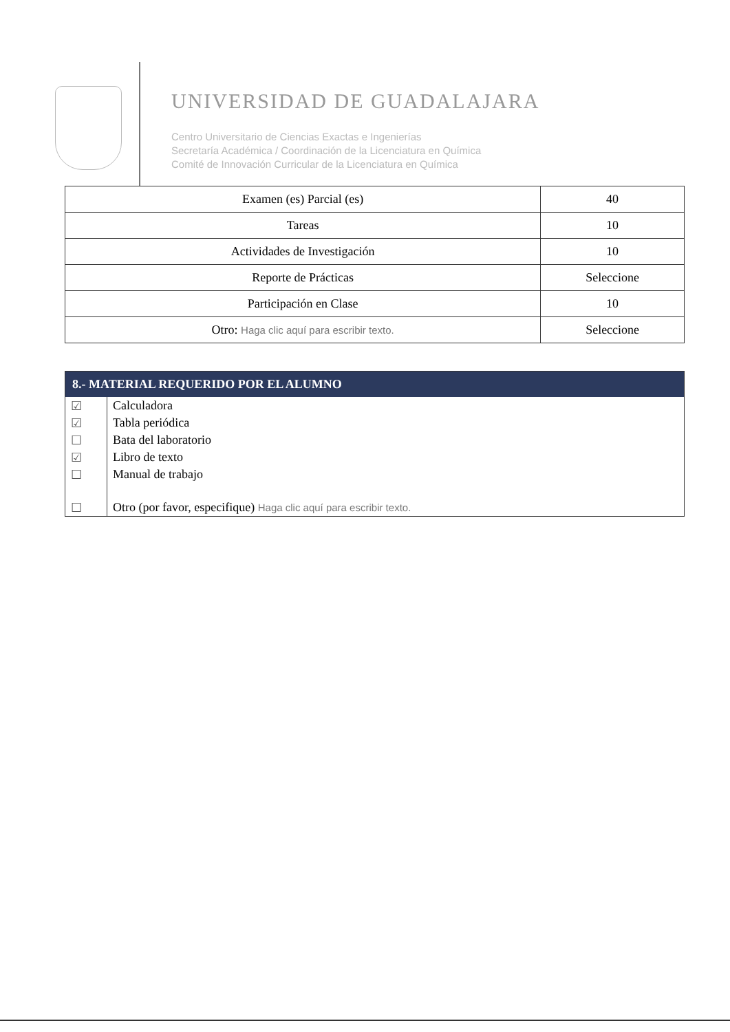UNIVERSIDAD DE GUADALAJARA
Centro Universitario de Ciencias Exactas e Ingenierías
Secretaría Académica / Coordinación de la Licenciatura en Química
Comité de Innovación Curricular de la Licenciatura en Química
| Examen (es) Parcial (es) | 40 |
| Tareas | 10 |
| Actividades de Investigación | 10 |
| Reporte de Prácticas | Seleccione |
| Participación en Clase | 10 |
| Otro: Haga clic aquí para escribir texto. | Seleccione |
| 8.- MATERIAL REQUERIDO POR EL ALUMNO | |
| --- | --- |
| ☑ | Calculadora |
| ☑ | Tabla periódica |
| ☐ | Bata del laboratorio |
| ☑ | Libro de texto |
| ☐ | Manual de trabajo |
| ☐ | Otro (por favor, especifique) Haga clic aquí para escribir texto. |